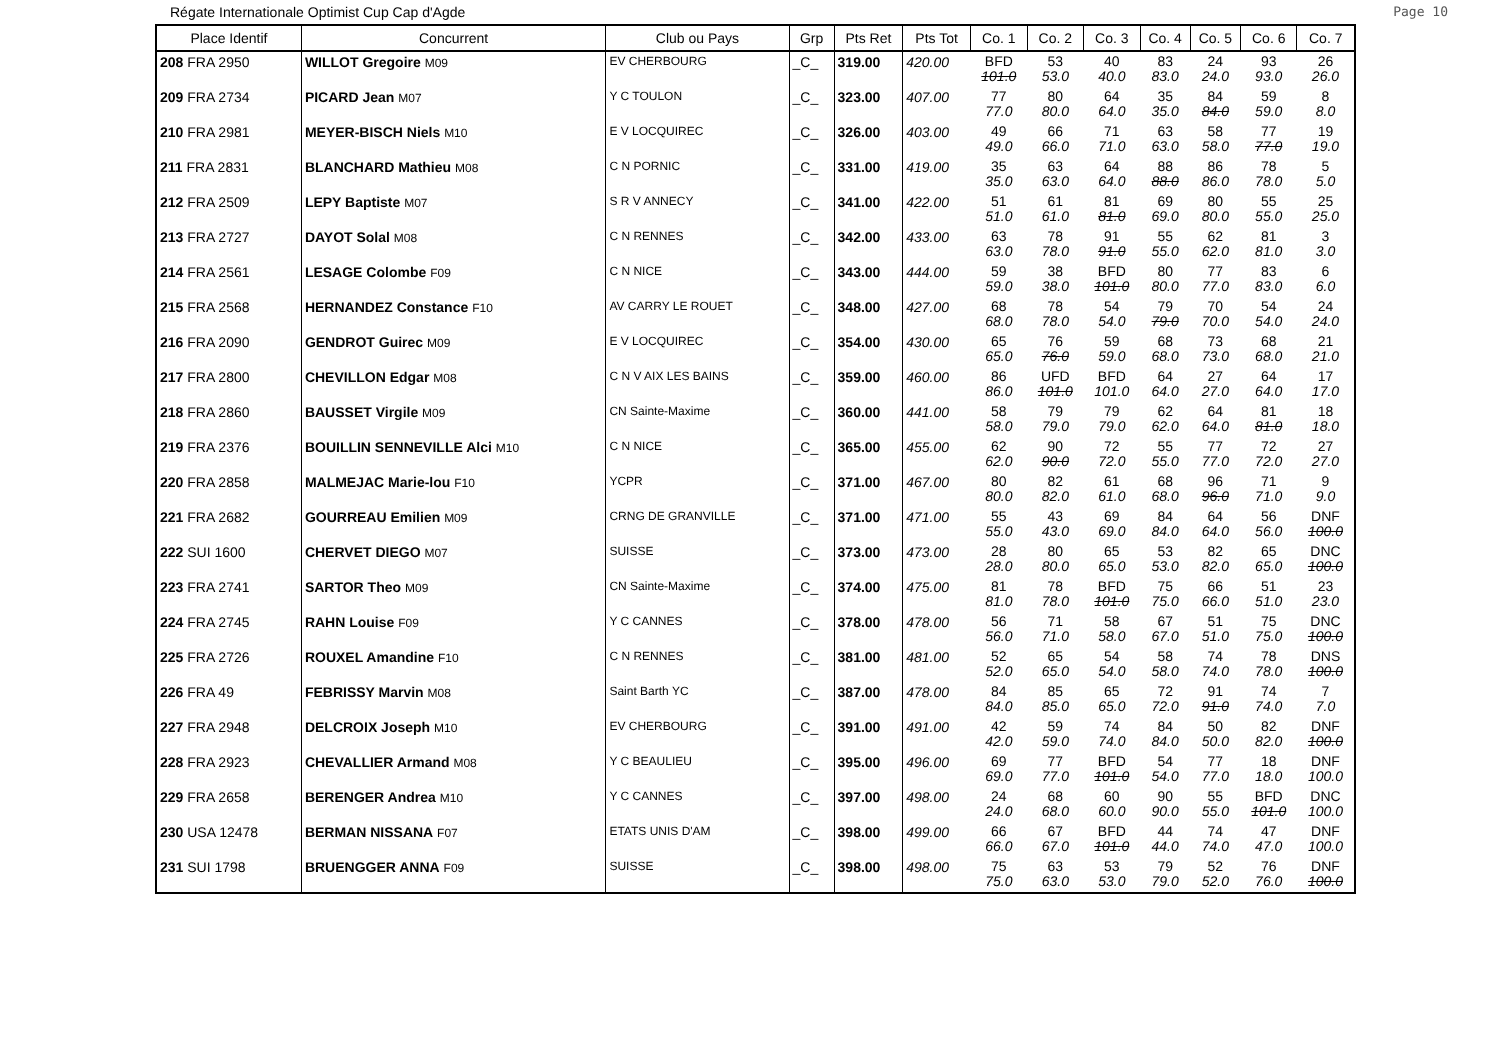Régate Internationale Optimist Cup Cap d'Agde Page 10
| Place Identif | Concurrent | Club ou Pays | Grp | Pts Ret | Pts Tot | Co. 1 | Co. 2 | Co. 3 | Co. 4 | Co. 5 | Co. 6 | Co. 7 |
| --- | --- | --- | --- | --- | --- | --- | --- | --- | --- | --- | --- | --- |
| 208 FRA 2950 | WILLOT Gregoire M09 | EV CHERBOURG | _C_ | 319.00 | 420.00 | BFD 101.0 | 53 53.0 | 40 40.0 | 83 83.0 | 24 24.0 | 93 93.0 | 26 26.0 |
| 209 FRA 2734 | PICARD Jean M07 | Y C TOULON | _C_ | 323.00 | 407.00 | 77 77.0 | 80 80.0 | 64 64.0 | 35 35.0 | 84 84.0 | 59 59.0 | 8 8.0 |
| 210 FRA 2981 | MEYER-BISCH Niels M10 | E V LOCQUIREC | _C_ | 326.00 | 403.00 | 49 49.0 | 66 66.0 | 71 71.0 | 63 63.0 | 58 58.0 | 77 77.0 | 19 19.0 |
| 211 FRA 2831 | BLANCHARD Mathieu M08 | C N PORNIC | _C_ | 331.00 | 419.00 | 35 35.0 | 63 63.0 | 64 64.0 | 88 88.0 | 86 86.0 | 78 78.0 | 5 5.0 |
| 212 FRA 2509 | LEPY Baptiste M07 | S R V ANNECY | _C_ | 341.00 | 422.00 | 51 51.0 | 61 61.0 | 81 81.0 | 69 69.0 | 80 80.0 | 55 55.0 | 25 25.0 |
| 213 FRA 2727 | DAYOT Solal M08 | C N RENNES | _C_ | 342.00 | 433.00 | 63 63.0 | 78 78.0 | 91 91.0 | 55 55.0 | 62 62.0 | 81 81.0 | 3 3.0 |
| 214 FRA 2561 | LESAGE Colombe F09 | C N NICE | _C_ | 343.00 | 444.00 | 59 59.0 | 38 38.0 | BFD 101.0 | 80 80.0 | 77 77.0 | 83 83.0 | 6 6.0 |
| 215 FRA 2568 | HERNANDEZ Constance F10 | AV CARRY LE ROUET | _C_ | 348.00 | 427.00 | 68 68.0 | 78 78.0 | 54 54.0 | 79 79.0 | 70 70.0 | 54 54.0 | 24 24.0 |
| 216 FRA 2090 | GENDROT Guirec M09 | E V LOCQUIREC | _C_ | 354.00 | 430.00 | 65 65.0 | 76 76.0 | 59 59.0 | 68 68.0 | 73 73.0 | 68 68.0 | 21 21.0 |
| 217 FRA 2800 | CHEVILLON Edgar M08 | C N V AIX LES BAINS | _C_ | 359.00 | 460.00 | 86 86.0 | UFD 101.0 | BFD 101.0 | 64 64.0 | 27 27.0 | 64 64.0 | 17 17.0 |
| 218 FRA 2860 | BAUSSET Virgile M09 | CN Sainte-Maxime | _C_ | 360.00 | 441.00 | 58 58.0 | 79 79.0 | 79 79.0 | 62 62.0 | 64 64.0 | 81 81.0 | 18 18.0 |
| 219 FRA 2376 | BOUILLIN SENNEVILLE Alci M10 | C N NICE | _C_ | 365.00 | 455.00 | 62 62.0 | 90 90.0 | 72 72.0 | 55 55.0 | 77 77.0 | 72 72.0 | 27 27.0 |
| 220 FRA 2858 | MALMEJAC Marie-lou F10 | YCPR | _C_ | 371.00 | 467.00 | 80 80.0 | 82 82.0 | 61 61.0 | 68 68.0 | 96 96.0 | 71 71.0 | 9 9.0 |
| 221 FRA 2682 | GOURREAU Emilien M09 | CRNG DE GRANVILLE | _C_ | 371.00 | 471.00 | 55 55.0 | 43 43.0 | 69 69.0 | 84 84.0 | 64 64.0 | 56 56.0 | DNF 100.0 |
| 222 SUI 1600 | CHERVET DIEGO M07 | SUISSE | _C_ | 373.00 | 473.00 | 28 28.0 | 80 80.0 | 65 65.0 | 53 53.0 | 82 82.0 | 65 65.0 | DNC 100.0 |
| 223 FRA 2741 | SARTOR Theo M09 | CN Sainte-Maxime | _C_ | 374.00 | 475.00 | 81 81.0 | 78 78.0 | BFD 101.0 | 75 75.0 | 66 66.0 | 51 51.0 | 23 23.0 |
| 224 FRA 2745 | RAHN Louise F09 | Y C CANNES | _C_ | 378.00 | 478.00 | 56 56.0 | 71 71.0 | 58 58.0 | 67 67.0 | 51 51.0 | 75 75.0 | DNC 100.0 |
| 225 FRA 2726 | ROUXEL Amandine F10 | C N RENNES | _C_ | 381.00 | 481.00 | 52 52.0 | 65 65.0 | 54 54.0 | 58 58.0 | 74 74.0 | 78 78.0 | DNS 100.0 |
| 226 FRA 49 | FEBRISSY Marvin M08 | Saint Barth YC | _C_ | 387.00 | 478.00 | 84 84.0 | 85 85.0 | 65 65.0 | 72 72.0 | 91 91.0 | 74 74.0 | 7 7.0 |
| 227 FRA 2948 | DELCROIX Joseph M10 | EV CHERBOURG | _C_ | 391.00 | 491.00 | 42 42.0 | 59 59.0 | 74 74.0 | 84 84.0 | 50 50.0 | 82 82.0 | DNF 100.0 |
| 228 FRA 2923 | CHEVALLIER Armand M08 | Y C BEAULIEU | _C_ | 395.00 | 496.00 | 69 69.0 | 77 77.0 | BFD 101.0 | 54 54.0 | 77 77.0 | 18 18.0 | DNF 100.0 |
| 229 FRA 2658 | BERENGER Andrea M10 | Y C CANNES | _C_ | 397.00 | 498.00 | 24 24.0 | 68 68.0 | 60 60.0 | 90 90.0 | 55 55.0 | BFD 101.0 | DNC 100.0 |
| 230 USA 12478 | BERMAN NISSANA F07 | ETATS UNIS D'AM | _C_ | 398.00 | 499.00 | 66 66.0 | 67 67.0 | BFD 101.0 | 44 44.0 | 74 74.0 | 47 47.0 | DNF 100.0 |
| 231 SUI 1798 | BRUENGGER ANNA F09 | SUISSE | _C_ | 398.00 | 498.00 | 75 75.0 | 63 63.0 | 53 53.0 | 79 79.0 | 52 52.0 | 76 76.0 | DNF 100.0 |